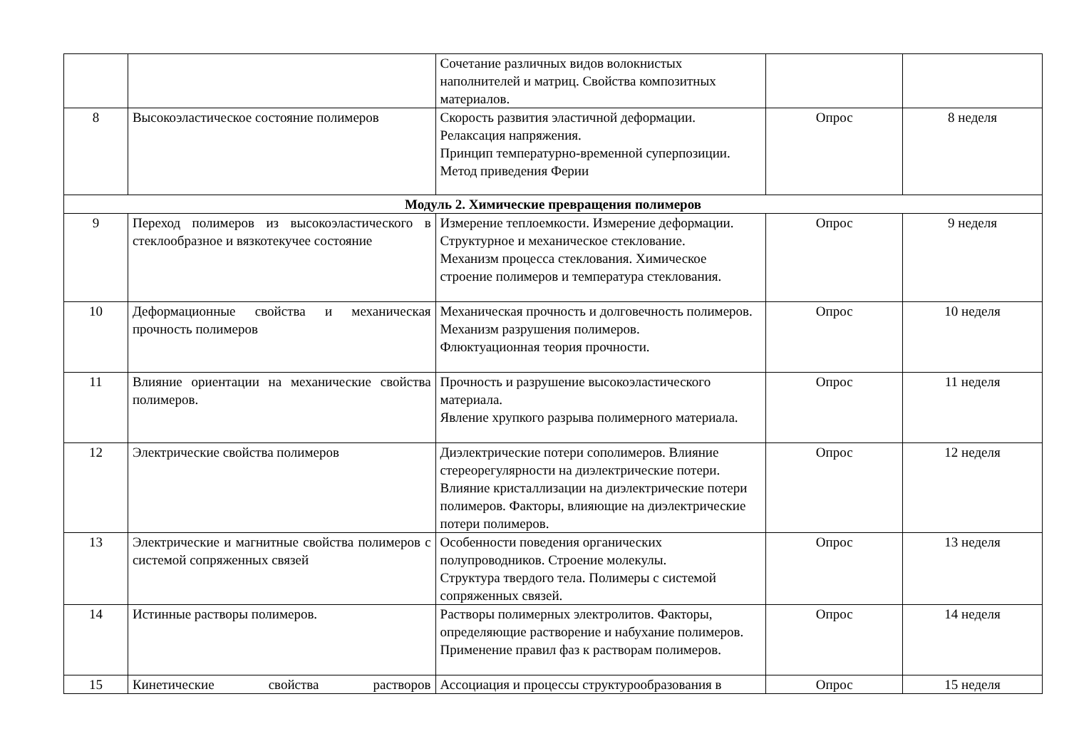| | | Сочетание различных видов волокнистых наполнителей и матриц. Свойства композитных материалов. | | |
| 8 | Высокоэластическое состояние полимеров | Скорость развития эластичной деформации. Релаксация напряжения. Принцип температурно-временной суперпозиции. Метод приведения Ферии | Опрос | 8 неделя |
| Модуль 2. Химические превращения полимеров | | | | |
| 9 | Переход полимеров из высокоэластического в стеклообразное и вязкотекучее состояние | Измерение теплоемкости. Измерение деформации. Структурное и механическое стеклование. Механизм процесса стеклования. Химическое строение полимеров и температура стеклования. | Опрос | 9 неделя |
| 10 | Деформационные свойства и механическая прочность полимеров | Механическая прочность и долговечность полимеров. Механизм разрушения полимеров. Флюктуационная теория прочности. | Опрос | 10 неделя |
| 11 | Влияние ориентации на механические свойства полимеров. | Прочность и разрушение высокоэластического материала. Явление хрупкого разрыва полимерного материала. | Опрос | 11 неделя |
| 12 | Электрические свойства полимеров | Диэлектрические потери сополимеров. Влияние стереорегулярности на диэлектрические потери. Влияние кристаллизации на диэлектрические потери полимеров. Факторы, влияющие на диэлектрические потери полимеров. | Опрос | 12 неделя |
| 13 | Электрические и магнитные свойства полимеров с системой сопряженных связей | Особенности поведения органических полупроводников. Строение молекулы. Структура твердого тела. Полимеры с системой сопряженных связей. | Опрос | 13 неделя |
| 14 | Истинные растворы полимеров. | Растворы полимерных электролитов. Факторы, определяющие растворение и набухание полимеров. Применение правил фаз к растворам полимеров. | Опрос | 14 неделя |
| 15 | Кинетические свойства растворов | Ассоциация и процессы структурообразования в | Опрос | 15 неделя |